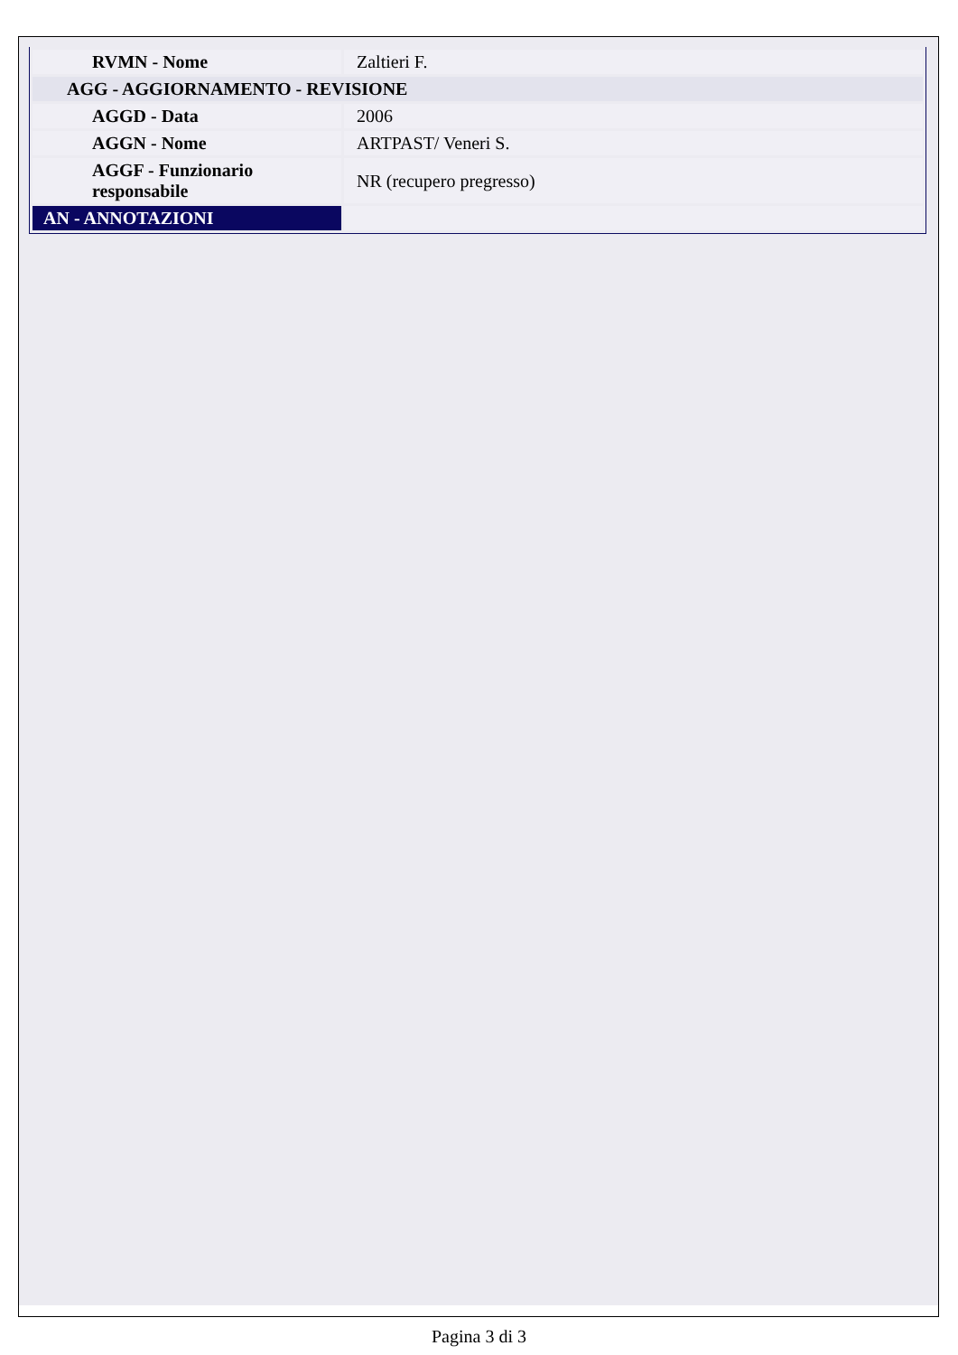| RVMN - Nome | Zaltieri F. |
| AGG - AGGIORNAMENTO - REVISIONE | |
| AGGD - Data | 2006 |
| AGGN - Nome | ARTPAST/ Veneri S. |
| AGGF - Funzionario responsabile | NR (recupero pregresso) |
| AN - ANNOTAZIONI | |
Pagina 3 di 3